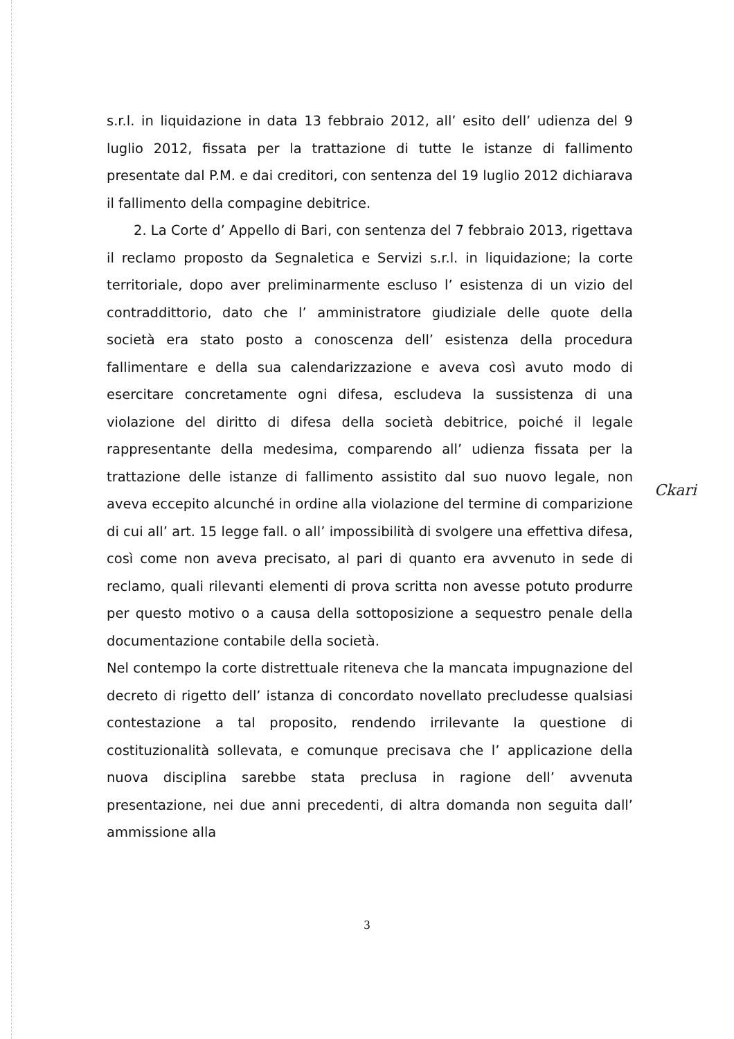s.r.l. in liquidazione in data 13 febbraio 2012, all’ esito dell’ udienza del 9 luglio 2012, fissata per la trattazione di tutte le istanze di fallimento presentate dal P.M. e dai creditori, con sentenza del 19 luglio 2012 dichiarava il fallimento della compagine debitrice.
2. La Corte d’ Appello di Bari, con sentenza del 7 febbraio 2013, rigettava il reclamo proposto da Segnaletica e Servizi s.r.l. in liquidazione; la corte territoriale, dopo aver preliminarmente escluso l’ esistenza di un vizio del contraddittorio, dato che l’ amministratore giudiziale delle quote della società era stato posto a conoscenza dell’ esistenza della procedura fallimentare e della sua calendarizzazione e aveva così avuto modo di esercitare concretamente ogni difesa, escludeva la sussistenza di una violazione del diritto di difesa della società debitrice, poiché il legale rappresentante della medesima, comparendo all’ udienza fissata per la trattazione delle istanze di fallimento assistito dal suo nuovo legale, non aveva eccepito alcunché in ordine alla violazione del termine di comparizione di cui all’ art. 15 legge fall. o all’ impossibilità di svolgere una effettiva difesa, così come non aveva precisato, al pari di quanto era avvenuto in sede di reclamo, quali rilevanti elementi di prova scritta non avesse potuto produrre per questo motivo o a causa della sottoposizione a sequestro penale della documentazione contabile della società.
Nel contempo la corte distrettuale riteneva che la mancata impugnazione del decreto di rigetto dell’ istanza di concordato novellato precludesse qualsiasi contestazione a tal proposito, rendendo irrilevante la questione di costituzionalità sollevata, e comunque precisava che l’ applicazione della nuova disciplina sarebbe stata preclusa in ragione dell’ avvenuta presentazione, nei due anni precedenti, di altra domanda non seguita dall’ ammissione alla
Ckari
3